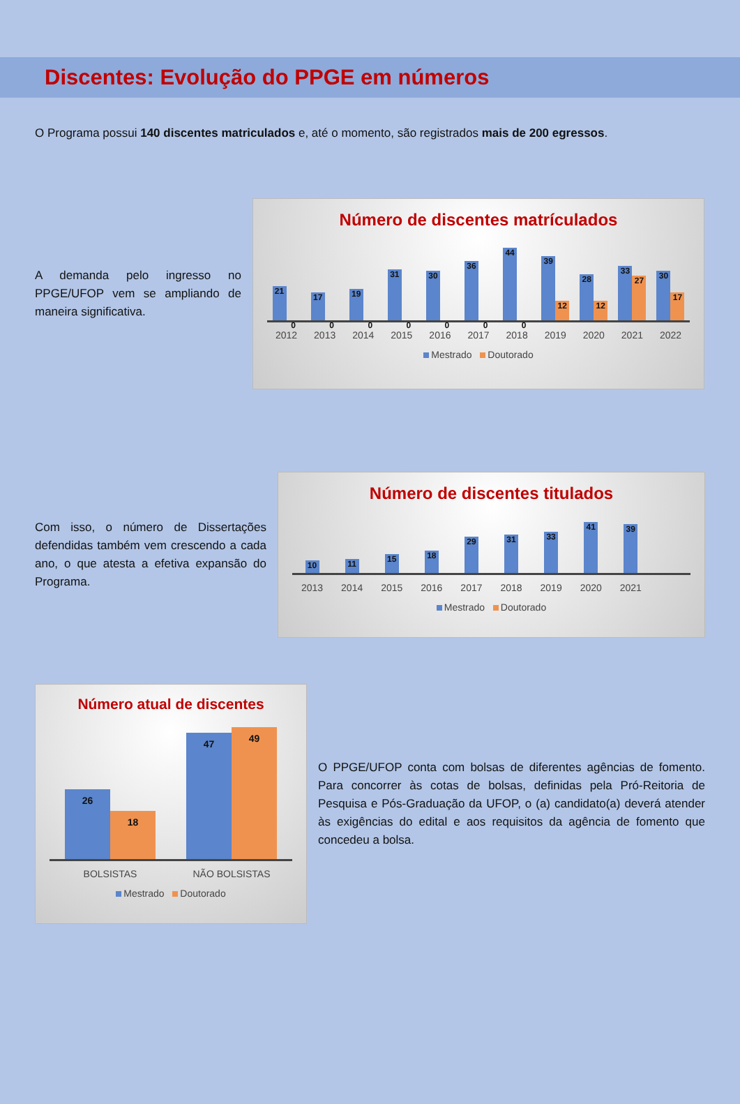Discentes: Evolução do PPGE em números
O Programa possui 140 discentes matriculados e, até o momento, são registrados mais de 200 egressos.
A demanda pelo ingresso no PPGE/UFOP vem se ampliando de maneira significativa.
Número de discentes matrículados
21
0
17
0
19
0
31
0
30
0
36
0
44
0
39
12
28
12
33
27
30
17
2012 2013 2014 2015 2016 2017 2018 2019 2020 2021 2022
Mestrado Doutorado
Com isso, o número de Dissertações defendidas também vem crescendo a cada ano, o que atesta a efetiva expansão do Programa.
Número de discentes titulados
10
11
15
18
29
31
33
41
39
2013 2014 2015 2016 2017 2018 2019 2020 2021
Mestrado Doutorado
Número atual de discentes
26
18
47
49
BOLSISTAS NÃO BOLSISTAS
Mestrado Doutorado
O PPGE/UFOP conta com bolsas de diferentes agências de fomento. Para concorrer às cotas de bolsas, definidas pela Pró-Reitoria de Pesquisa e Pós-Graduação da UFOP, o (a) candidato(a) deverá atender às exigências do edital e aos requisitos da agência de fomento que concedeu a bolsa.